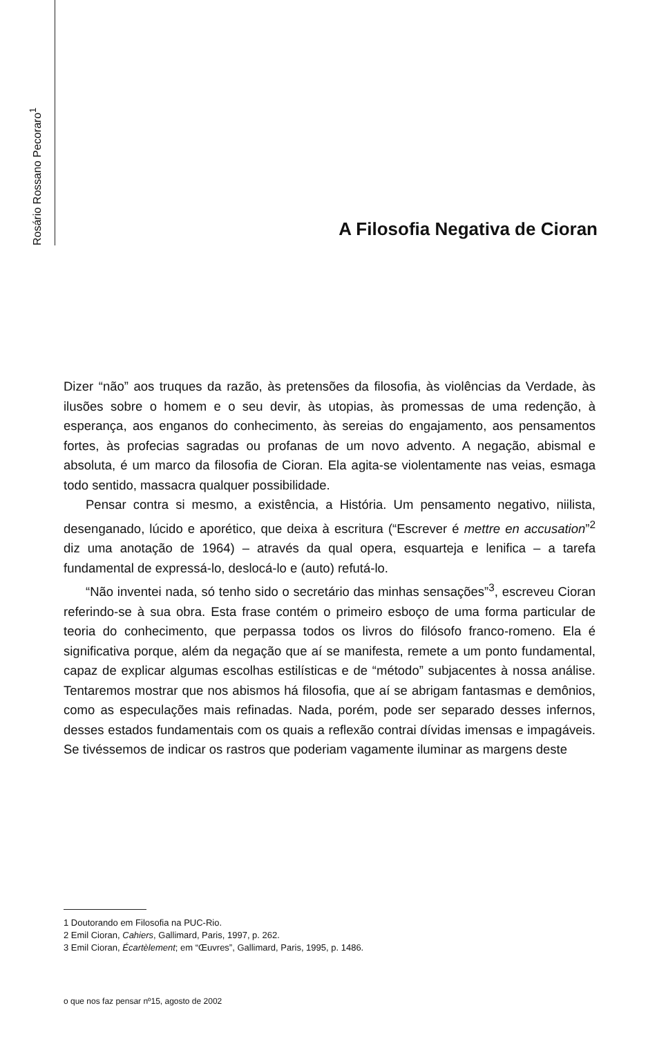Rosário Rossano Pecoraro<sup>1</sup>
A Filosofia Negativa de Cioran
Dizer “não” aos truques da razão, às pretensões da filosofia, às violências da Verdade, às ilusões sobre o homem e o seu devir, às utopias, às promessas de uma redenção, à esperança, aos enganos do conhecimento, às sereias do engajamento, aos pensamentos fortes, às profecias sagradas ou profanas de um novo advento. A negação, abismal e absoluta, é um marco da filosofia de Cioran. Ela agita-se violentamente nas veias, esmaga todo sentido, massacra qualquer possibilidade.
Pensar contra si mesmo, a existência, a História. Um pensamento negativo, niilista, desenganado, lúcido e aporético, que deixa à escritura (“Escrever é mettre en accusation”<sup>2</sup> diz uma anotação de 1964) – através da qual opera, esquarteja e lenifica – a tarefa fundamental de expressá-lo, deslocá-lo e (auto) refutá-lo.
“Não inventei nada, só tenho sido o secretário das minhas sensações”<sup>3</sup>, escreveu Cioran referindo-se à sua obra. Esta frase contém o primeiro esboço de uma forma particular de teoria do conhecimento, que perpassa todos os livros do filósofo franco-romeno. Ela é significativa porque, além da negação que aí se manifesta, remete a um ponto fundamental, capaz de explicar algumas escolhas estilísticas e de “método” subjacentes à nossa análise. Tentaremos mostrar que nos abismos há filosofia, que aí se abrigam fantasmas e demônios, como as especulações mais refinadas. Nada, porém, pode ser separado desses infernos, desses estados fundamentais com os quais a reflexão contrai dívidas imensas e impagáveis. Se tivéssemos de indicar os rastros que poderiam vagamente iluminar as margens deste
1 Doutorando em Filosofia na PUC-Rio.
2 Emil Cioran, Cahiers, Gallimard, Paris, 1997, p. 262.
3 Emil Cioran, Écartèlement; em “Œuvres”, Gallimard, Paris, 1995, p. 1486.
o que nos faz pensar nº15, agosto de 2002